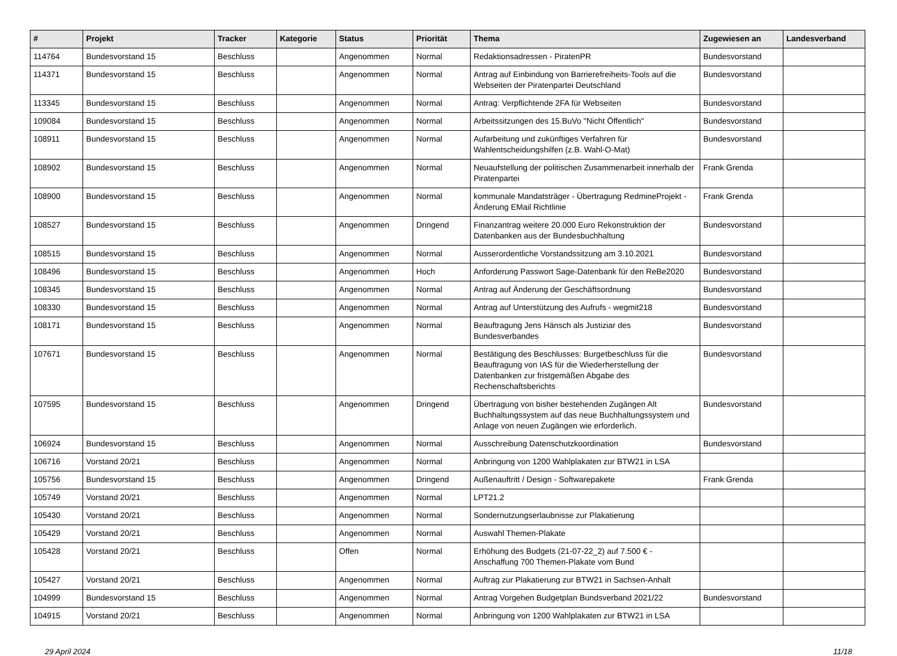| # | Projekt | Tracker | Kategorie | Status | Priorität | Thema | Zugewiesen an | Landesverband |
| --- | --- | --- | --- | --- | --- | --- | --- | --- |
| 114764 | Bundesvorstand 15 | Beschluss | | Angenommen | Normal | Redaktionsadressen - PiratenPR | Bundesvorstand | |
| 114371 | Bundesvorstand 15 | Beschluss | | Angenommen | Normal | Antrag auf Einbindung von Barrierefreiheits-Tools auf die Webseiten der Piratenpartei Deutschland | Bundesvorstand | |
| 113345 | Bundesvorstand 15 | Beschluss | | Angenommen | Normal | Antrag: Verpflichtende 2FA für Webseiten | Bundesvorstand | |
| 109084 | Bundesvorstand 15 | Beschluss | | Angenommen | Normal | Arbeitssitzungen des 15.BuVo "Nicht Öffentlich" | Bundesvorstand | |
| 108911 | Bundesvorstand 15 | Beschluss | | Angenommen | Normal | Aufarbeitung und zukünftiges Verfahren für Wahlentscheidungshilfen (z.B. Wahl-O-Mat) | Bundesvorstand | |
| 108902 | Bundesvorstand 15 | Beschluss | | Angenommen | Normal | Neuaufstellung der politischen Zusammenarbeit innerhalb der Piratenpartei | Frank Grenda | |
| 108900 | Bundesvorstand 15 | Beschluss | | Angenommen | Normal | kommunale Mandatsträger - Übertragung RedmineProjekt - Änderung EMail Richtlinie | Frank Grenda | |
| 108527 | Bundesvorstand 15 | Beschluss | | Angenommen | Dringend | Finanzantrag weitere 20.000 Euro Rekonstruktion der Datenbanken aus der Bundesbuchhaltung | Bundesvorstand | |
| 108515 | Bundesvorstand 15 | Beschluss | | Angenommen | Normal | Ausserordentliche Vorstandssitzung am 3.10.2021 | Bundesvorstand | |
| 108496 | Bundesvorstand 15 | Beschluss | | Angenommen | Hoch | Anforderung Passwort Sage-Datenbank für den ReBe2020 | Bundesvorstand | |
| 108345 | Bundesvorstand 15 | Beschluss | | Angenommen | Normal | Antrag auf Änderung der Geschäftsordnung | Bundesvorstand | |
| 108330 | Bundesvorstand 15 | Beschluss | | Angenommen | Normal | Antrag auf Unterstützung des Aufrufs - wegmit218 | Bundesvorstand | |
| 108171 | Bundesvorstand 15 | Beschluss | | Angenommen | Normal | Beauftragung Jens Hänsch als Justiziar des Bundesverbandes | Bundesvorstand | |
| 107671 | Bundesvorstand 15 | Beschluss | | Angenommen | Normal | Bestätigung des Beschlusses: Burgetbeschluss für die Beauftragung von IAS für die Wiederherstellung der Datenbanken zur fristgemäßen Abgabe des Rechenschaftsberichts | Bundesvorstand | |
| 107595 | Bundesvorstand 15 | Beschluss | | Angenommen | Dringend | Übertragung von bisher bestehenden Zugängen Alt Buchhaltungssystem auf das neue Buchhaltungssystem und Anlage von neuen Zugängen wie erforderlich. | Bundesvorstand | |
| 106924 | Bundesvorstand 15 | Beschluss | | Angenommen | Normal | Ausschreibung Datenschutzkoordination | Bundesvorstand | |
| 106716 | Vorstand 20/21 | Beschluss | | Angenommen | Normal | Anbringung von 1200 Wahlplakaten zur BTW21 in LSA | | |
| 105756 | Bundesvorstand 15 | Beschluss | | Angenommen | Dringend | Außenauftritt / Design - Softwarepakete | Frank Grenda | |
| 105749 | Vorstand 20/21 | Beschluss | | Angenommen | Normal | LPT21.2 | | |
| 105430 | Vorstand 20/21 | Beschluss | | Angenommen | Normal | Sondernutzungserlaubnisse zur Plakatierung | | |
| 105429 | Vorstand 20/21 | Beschluss | | Angenommen | Normal | Auswahl Themen-Plakate | | |
| 105428 | Vorstand 20/21 | Beschluss | | Offen | Normal | Erhöhung des Budgets (21-07-22_2) auf 7.500 € - Anschaffung 700 Themen-Plakate vom Bund | | |
| 105427 | Vorstand 20/21 | Beschluss | | Angenommen | Normal | Auftrag zur Plakatierung zur BTW21 in Sachsen-Anhalt | | |
| 104999 | Bundesvorstand 15 | Beschluss | | Angenommen | Normal | Antrag Vorgehen Budgetplan Bundsverband 2021/22 | Bundesvorstand | |
| 104915 | Vorstand 20/21 | Beschluss | | Angenommen | Normal | Anbringung von 1200 Wahlplakaten zur BTW21 in LSA | | |
29 April 2024 11/18